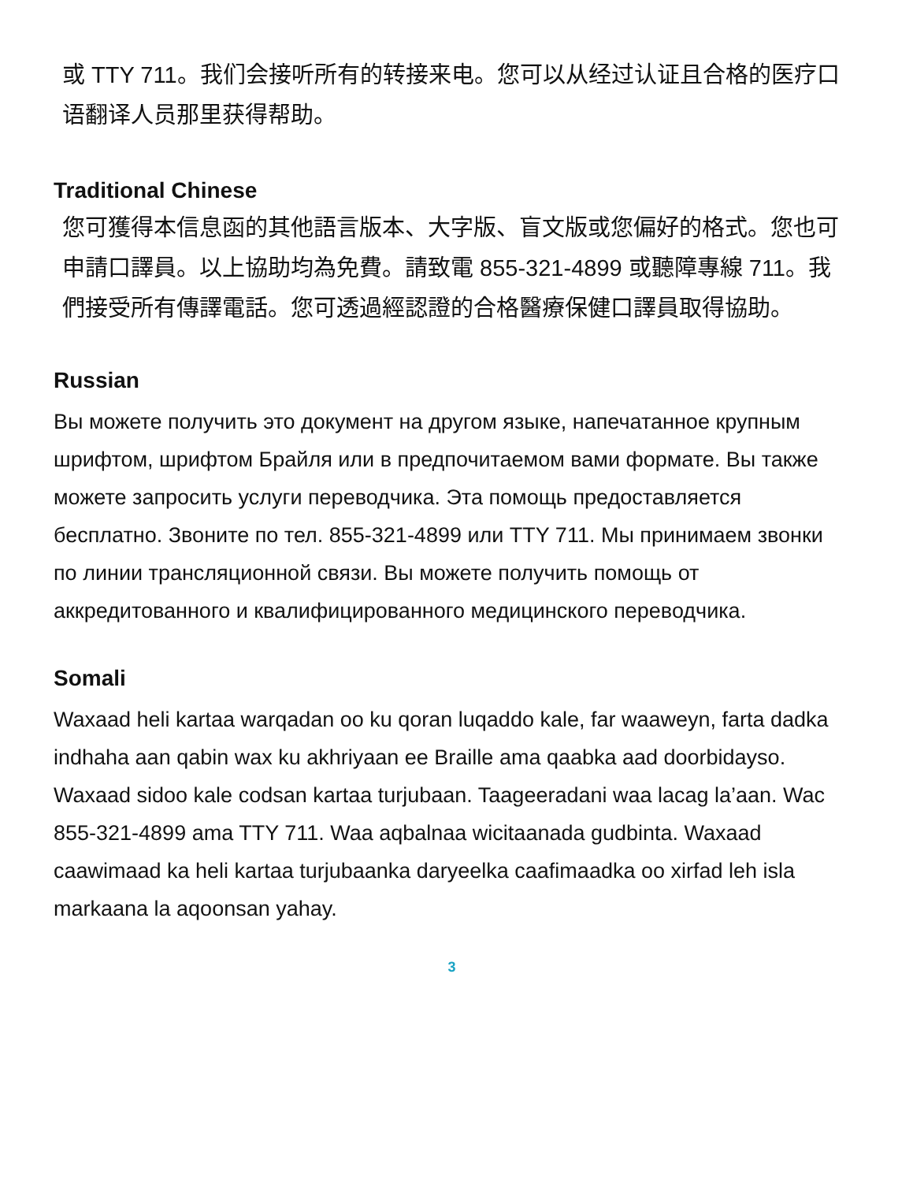或 TTY 711。我们会接听所有的转接来电。您可以从经过认证且合格的医疗口语翻译人员那里获得帮助。
Traditional Chinese
您可獲得本信息函的其他語言版本、大字版、盲文版或您偏好的格式。您也可申請口譯員。以上協助均為免費。請致電 855-321-4899 或聽障專線 711。我們接受所有傳譯電話。您可透過經認證的合格醫療保健口譯員取得協助。
Russian
Вы можете получить это документ на другом языке, напечатанное крупным шрифтом, шрифтом Брайля или в предпочитаемом вами формате. Вы также можете запросить услуги переводчика. Эта помощь предоставляется бесплатно. Звоните по тел. 855-321-4899 или TTY 711. Мы принимаем звонки по линии трансляционной связи. Вы можете получить помощь от аккредитованного и квалифицированного медицинского переводчика.
Somali
Waxaad heli kartaa warqadan oo ku qoran luqaddo kale, far waaweyn, farta dadka indhaha aan qabin wax ku akhriyaan ee Braille ama qaabka aad doorbidayso. Waxaad sidoo kale codsan kartaa turjubaan. Taageeradani waa lacag la’aan. Wac 855-321-4899 ama TTY 711. Waa aqbalnaa wicitaanada gudbinta. Waxaad caawimaad ka heli kartaa turjubaanka daryeelka caafimaadka oo xirfad leh isla markaana la aqoonsan yahay.
3